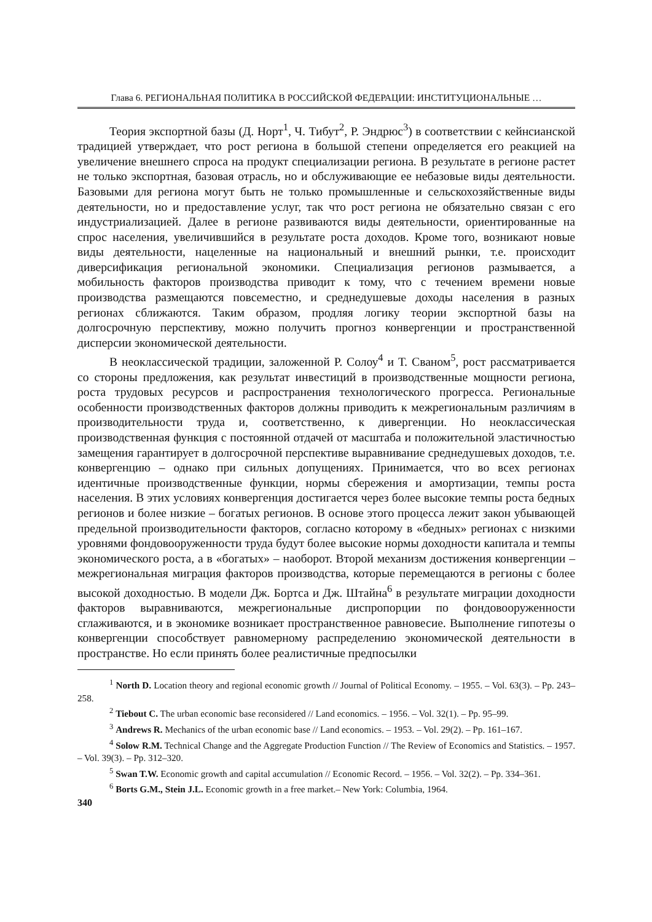Глава 6. РЕГИОНАЛЬНАЯ ПОЛИТИКА В РОССИЙСКОЙ ФЕДЕРАЦИИ: ИНСТИТУЦИОНАЛЬНЫЕ …
Теория экспортной базы (Д. Норт<sup>1</sup>, Ч. Тибут<sup>2</sup>, Р. Эндрюс<sup>3</sup>) в соответствии с кейнсианской традицией утверждает, что рост региона в большой степени определяется его реакцией на увеличение внешнего спроса на продукт специализации региона. В результате в регионе растет не только экспортная, базовая отрасль, но и обслуживающие ее небазовые виды деятельности. Базовыми для региона могут быть не только промышленные и сельскохозяйственные виды деятельности, но и предоставление услуг, так что рост региона не обязательно связан с его индустриализацией. Далее в регионе развиваются виды деятельности, ориентированные на спрос населения, увеличившийся в результате роста доходов. Кроме того, возникают новые виды деятельности, нацеленные на национальный и внешний рынки, т.е. происходит диверсификация региональной экономики. Специализация регионов размывается, а мобильность факторов производства приводит к тому, что с течением времени новые производства размещаются повсеместно, и среднедушевые доходы населения в разных регионах сближаются. Таким образом, продляя логику теории экспортной базы на долгосрочную перспективу, можно получить прогноз конвергенции и пространственной дисперсии экономической деятельности.
В неоклассической традиции, заложенной Р. Солоу<sup>4</sup> и Т. Сваном<sup>5</sup>, рост рассматривается со стороны предложения, как результат инвестиций в производственные мощности региона, роста трудовых ресурсов и распространения технологического прогресса. Региональные особенности производственных факторов должны приводить к межрегиональным различиям в производительности труда и, соответственно, к дивергенции. Но неоклассическая производственная функция с постоянной отдачей от масштаба и положительной эластичностью замещения гарантирует в долгосрочной перспективе выравнивание среднедушевых доходов, т.е. конвергенцию – однако при сильных допущениях. Принимается, что во всех регионах идентичные производственные функции, нормы сбережения и амортизации, темпы роста населения. В этих условиях конвергенция достигается через более высокие темпы роста бедных регионов и более низкие – богатых регионов. В основе этого процесса лежит закон убывающей предельной производительности факторов, согласно которому в «бедных» регионах с низкими уровнями фондовооруженности труда будут более высокие нормы доходности капитала и темпы экономического роста, а в «богатых» – наоборот. Второй механизм достижения конвергенции – межрегиональная миграция факторов производства, которые перемещаются в регионы с более высокой доходностью. В модели Дж. Бортса и Дж. Штайна<sup>6</sup> в результате миграции доходности факторов выравниваются, межрегиональные диспропорции по фондовооруженности сглаживаются, и в экономике возникает пространственное равновесие. Выполнение гипотезы о конвергенции способствует равномерному распределению экономической деятельности в пространстве. Но если принять более реалистичные предпосылки
<sup>1</sup> North D. Location theory and regional economic growth // Journal of Political Economy. – 1955. – Vol. 63(3). – Pp. 243–258.
<sup>2</sup> Tiebout C. The urban economic base reconsidered // Land economics. – 1956. – Vol. 32(1). – Pp. 95–99.
<sup>3</sup> Andrews R. Mechanics of the urban economic base // Land economics. – 1953. – Vol. 29(2). – Pp. 161–167.
<sup>4</sup> Solow R.M. Technical Change and the Aggregate Production Function // The Review of Economics and Statistics. – 1957. – Vol. 39(3). – Pp. 312–320.
<sup>5</sup> Swan T.W. Economic growth and capital accumulation // Economic Record. – 1956. – Vol. 32(2). – Pp. 334–361.
<sup>6</sup> Borts G.M., Stein J.L. Economic growth in a free market.– New York: Columbia, 1964.
340